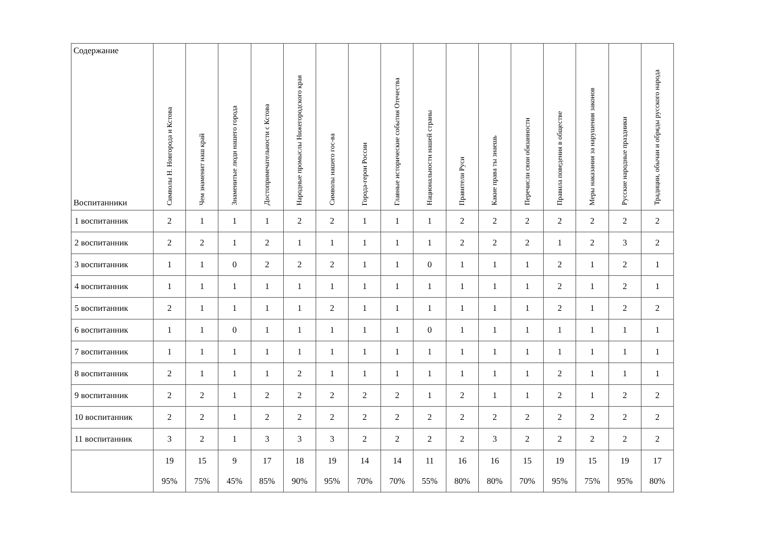| Содержание Воспитанники | Символы Н. Новгорода и Кстова | Чем знаменит наш край | Знаменитые люди нашего города | Достопримечательности с Кстова | Народные промыслы Нижегородского края | Символы нашего гос-ва | Города-герои России | Главные исторические события Отечества | Национальности нашей страны | Правители Руси | Какие права ты знаешь | Перечисли свои обязанности | Правила поведения в обществе | Меры наказания за нарушения законов | Русские народные праздники | Традиции, обычаи и обряды русского народа |
| --- | --- | --- | --- | --- | --- | --- | --- | --- | --- | --- | --- | --- | --- | --- | --- | --- |
| 1 воспитанник | 2 | 1 | 1 | 1 | 2 | 2 | 1 | 1 | 1 | 2 | 2 | 2 | 2 | 2 | 2 | 2 |
| 2 воспитанник | 2 | 2 | 1 | 2 | 1 | 1 | 1 | 1 | 1 | 2 | 2 | 2 | 1 | 2 | 3 | 2 |
| 3 воспитанник | 1 | 1 | 0 | 2 | 2 | 2 | 1 | 1 | 0 | 1 | 1 | 1 | 2 | 1 | 2 | 1 |
| 4 воспитанник | 1 | 1 | 1 | 1 | 1 | 1 | 1 | 1 | 1 | 1 | 1 | 1 | 2 | 1 | 2 | 1 |
| 5 воспитанник | 2 | 1 | 1 | 1 | 1 | 2 | 1 | 1 | 1 | 1 | 1 | 1 | 2 | 1 | 2 | 2 |
| 6 воспитанник | 1 | 1 | 0 | 1 | 1 | 1 | 1 | 1 | 0 | 1 | 1 | 1 | 1 | 1 | 1 | 1 |
| 7 воспитанник | 1 | 1 | 1 | 1 | 1 | 1 | 1 | 1 | 1 | 1 | 1 | 1 | 1 | 1 | 1 | 1 |
| 8 воспитанник | 2 | 1 | 1 | 1 | 2 | 1 | 1 | 1 | 1 | 1 | 1 | 1 | 2 | 1 | 1 | 1 |
| 9 воспитанник | 2 | 2 | 1 | 2 | 2 | 2 | 2 | 2 | 1 | 2 | 1 | 1 | 2 | 1 | 2 | 2 |
| 10 воспитанник | 2 | 2 | 1 | 2 | 2 | 2 | 2 | 2 | 2 | 2 | 2 | 2 | 2 | 2 | 2 | 2 |
| 11 воспитанник | 3 | 2 | 1 | 3 | 3 | 3 | 2 | 2 | 2 | 2 | 3 | 2 | 2 | 2 | 2 | 2 |
| | 19 95% | 15 75% | 9 45% | 17 85% | 18 90% | 19 95% | 14 70% | 14 70% | 11 55% | 16 80% | 16 80% | 15 70% | 19 95% | 15 75% | 19 95% | 17 80% |